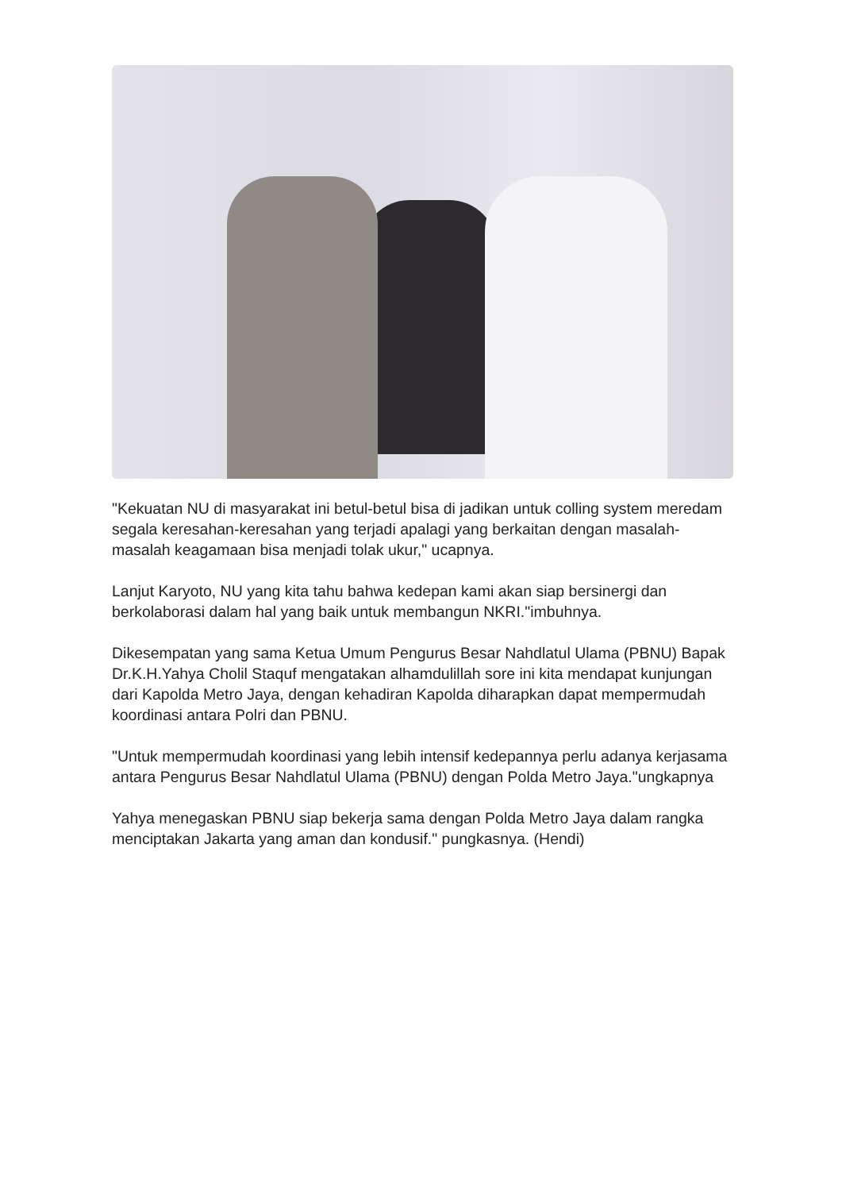"Kekuatan NU di masyarakat ini betul-betul bisa di jadikan untuk colling system meredam segala keresahan-keresahan yang terjadi apalagi yang berkaitan dengan masalah-masalah keagamaan bisa menjadi tolak ukur," ucapnya.
Lanjut Karyoto, NU yang kita tahu bahwa kedepan kami akan siap bersinergi dan berkolaborasi dalam hal yang baik untuk membangun NKRI."imbuhnya.
Dikesempatan yang sama Ketua Umum Pengurus Besar Nahdlatul Ulama (PBNU) Bapak Dr.K.H.Yahya Cholil Staquf mengatakan alhamdulillah sore ini kita mendapat kunjungan dari Kapolda Metro Jaya, dengan kehadiran Kapolda diharapkan dapat mempermudah koordinasi antara Polri dan PBNU.
"Untuk mempermudah koordinasi yang lebih intensif kedepannya perlu adanya kerjasama antara Pengurus Besar Nahdlatul Ulama (PBNU) dengan Polda Metro Jaya."ungkapnya
Yahya menegaskan PBNU siap bekerja sama dengan Polda Metro Jaya dalam rangka menciptakan Jakarta yang aman dan kondusif." pungkasnya. (Hendi)